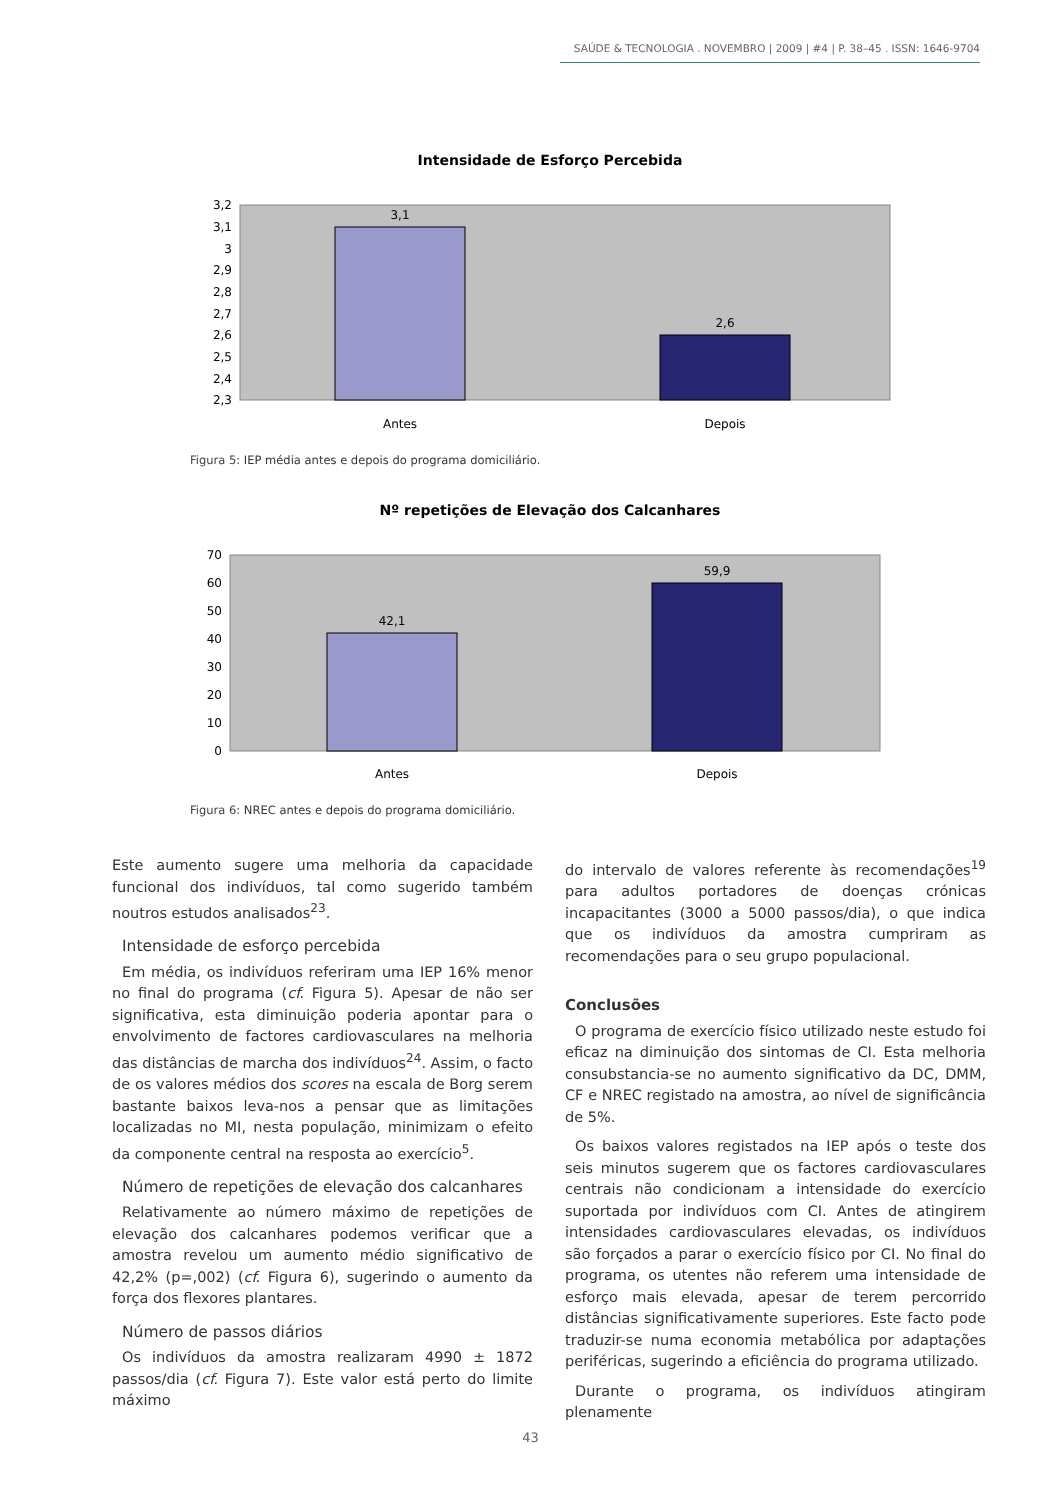SAÚDE & TECNOLOGIA . NOVEMBRO | 2009 | #4 | P. 38–45 . ISSN: 1646-9704
Intensidade de Esforço Percebida
3,1
2,6
3,2
3,1
3
2,9
2,8
2,7
2,6
2,5
2,4
2,3
Antes
Depois
Figura 5: IEP média antes e depois do programa domiciliário.
Nº repetições de Elevação dos Calcanhares
42,1
59,9
70
60
50
40
30
20
10
0
Antes
Depois
Figura 6: NREC antes e depois do programa domiciliário.
Este aumento sugere uma melhoria da capacidade funcional dos indivíduos, tal como sugerido também noutros estudos analisados<sup>23</sup>.
Intensidade de esforço percebida
Em média, os indivíduos referiram uma IEP 16% menor no final do programa (cf. Figura 5). Apesar de não ser significativa, esta diminuição poderia apontar para o envolvimento de factores cardiovasculares na melhoria das distâncias de marcha dos indivíduos<sup>24</sup>. Assim, o facto de os valores médios dos scores na escala de Borg serem bastante baixos leva-nos a pensar que as limitações localizadas no MI, nesta população, minimizam o efeito da componente central na resposta ao exercício<sup>5</sup>.
Número de repetições de elevação dos calcanhares
Relativamente ao número máximo de repetições de elevação dos calcanhares podemos verificar que a amostra revelou um aumento médio significativo de 42,2% (p=,002) (cf. Figura 6), sugerindo o aumento da força dos flexores plantares.
Número de passos diários
Os indivíduos da amostra realizaram 4990 ± 1872 passos/dia (cf. Figura 7). Este valor está perto do limite máximo
do intervalo de valores referente às recomendações<sup>19</sup> para adultos portadores de doenças crónicas incapacitantes (3000 a 5000 passos/dia), o que indica que os indivíduos da amostra cumpriram as recomendações para o seu grupo populacional.
Conclusões
O programa de exercício físico utilizado neste estudo foi eficaz na diminuição dos sintomas de CI. Esta melhoria consubstancia-se no aumento significativo da DC, DMM, CF e NREC registado na amostra, ao nível de significância de 5%.
Os baixos valores registados na IEP após o teste dos seis minutos sugerem que os factores cardiovasculares centrais não condicionam a intensidade do exercício suportada por indivíduos com CI. Antes de atingirem intensidades cardiovasculares elevadas, os indivíduos são forçados a parar o exercício físico por CI. No final do programa, os utentes não referem uma intensidade de esforço mais elevada, apesar de terem percorrido distâncias significativamente superiores. Este facto pode traduzir-se numa economia metabólica por adaptações periféricas, sugerindo a eficiência do programa utilizado.
Durante o programa, os indivíduos atingiram plenamente
43